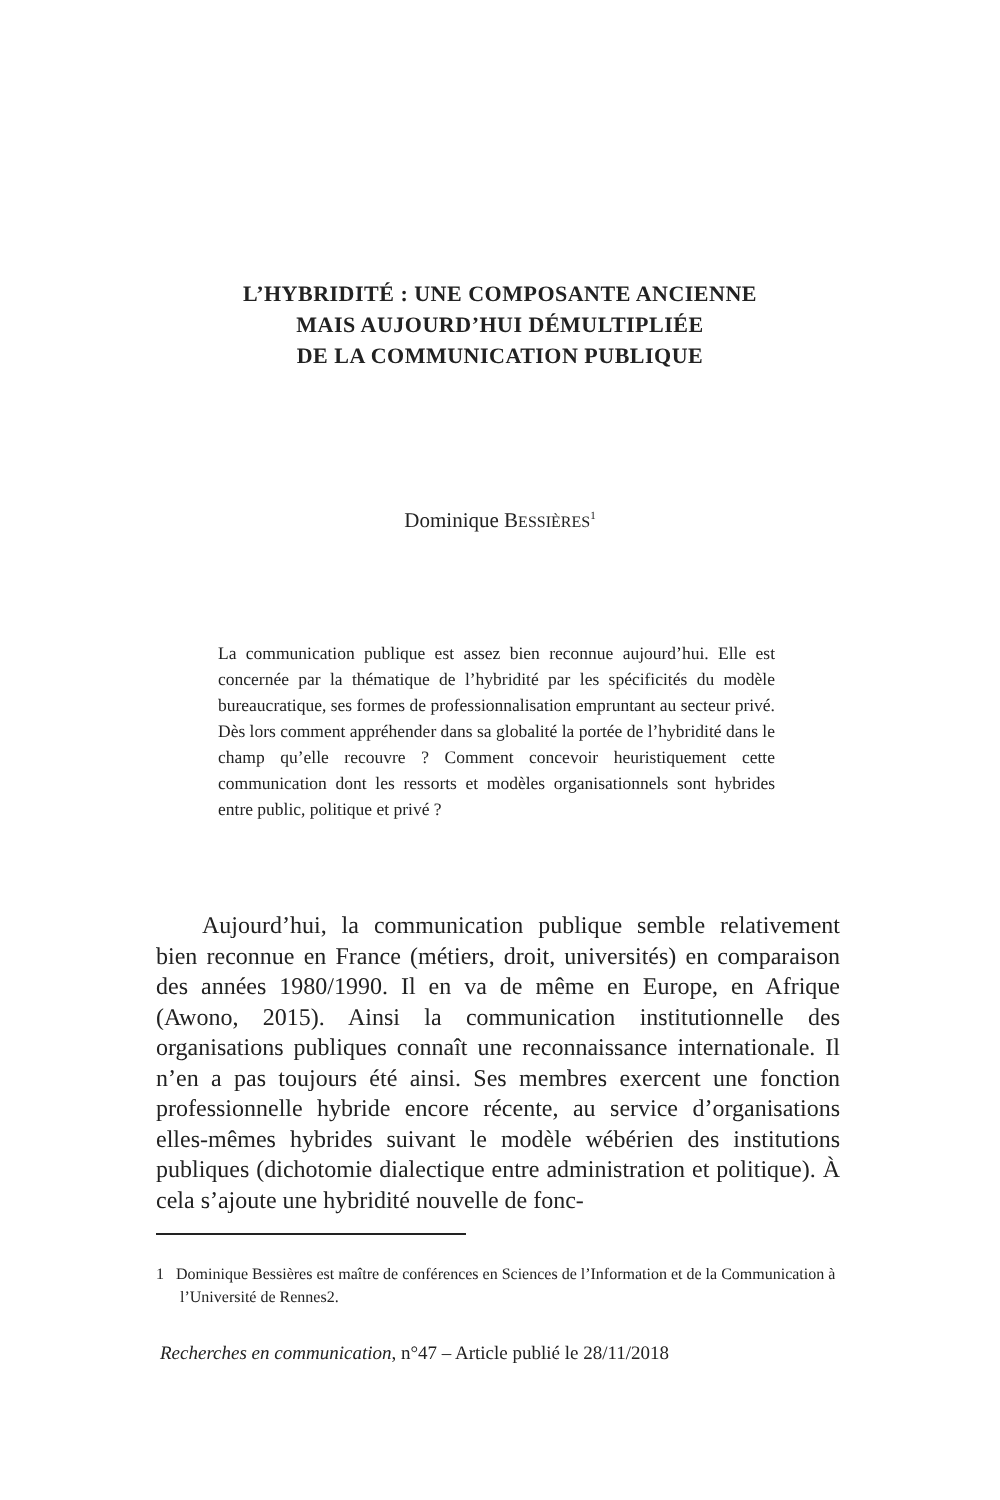L’HYBRIDITÉ : UNE COMPOSANTE ANCIENNE
MAIS AUJOURD’HUI DÉMULTIPLIÉE
DE LA COMMUNICATION PUBLIQUE
Dominique BESSIÈRES<sup>1</sup>
La communication publique est assez bien reconnue aujourd’hui. Elle est concernée par la thématique de l’hybridité par les spécificités du modèle bureaucratique, ses formes de professionnalisation empruntant au secteur privé. Dès lors comment appréhender dans sa globalité la portée de l’hybridité dans le champ qu’elle recouvre ? Comment concevoir heuristiquement cette communication dont les ressorts et modèles organisationnels sont hybrides entre public, politique et privé ?
Aujourd’hui, la communication publique semble relativement bien reconnue en France (métiers, droit, universités) en comparaison des années 1980/1990. Il en va de même en Europe, en Afrique (Awono, 2015). Ainsi la communication institutionnelle des organisations publiques connaît une reconnaissance internationale. Il n’en a pas toujours été ainsi. Ses membres exercent une fonction professionnelle hybride encore récente, au service d’organisations elles-mêmes hybrides suivant le modèle wébérien des institutions publiques (dichotomie dialectique entre administration et politique). À cela s’ajoute une hybridité nouvelle de fonc-
1 Dominique Bessières est maître de conférences en Sciences de l’Information et de la Communication à l’Université de Rennes2.
Recherches en communication, n°47 – Article publié le 28/11/2018